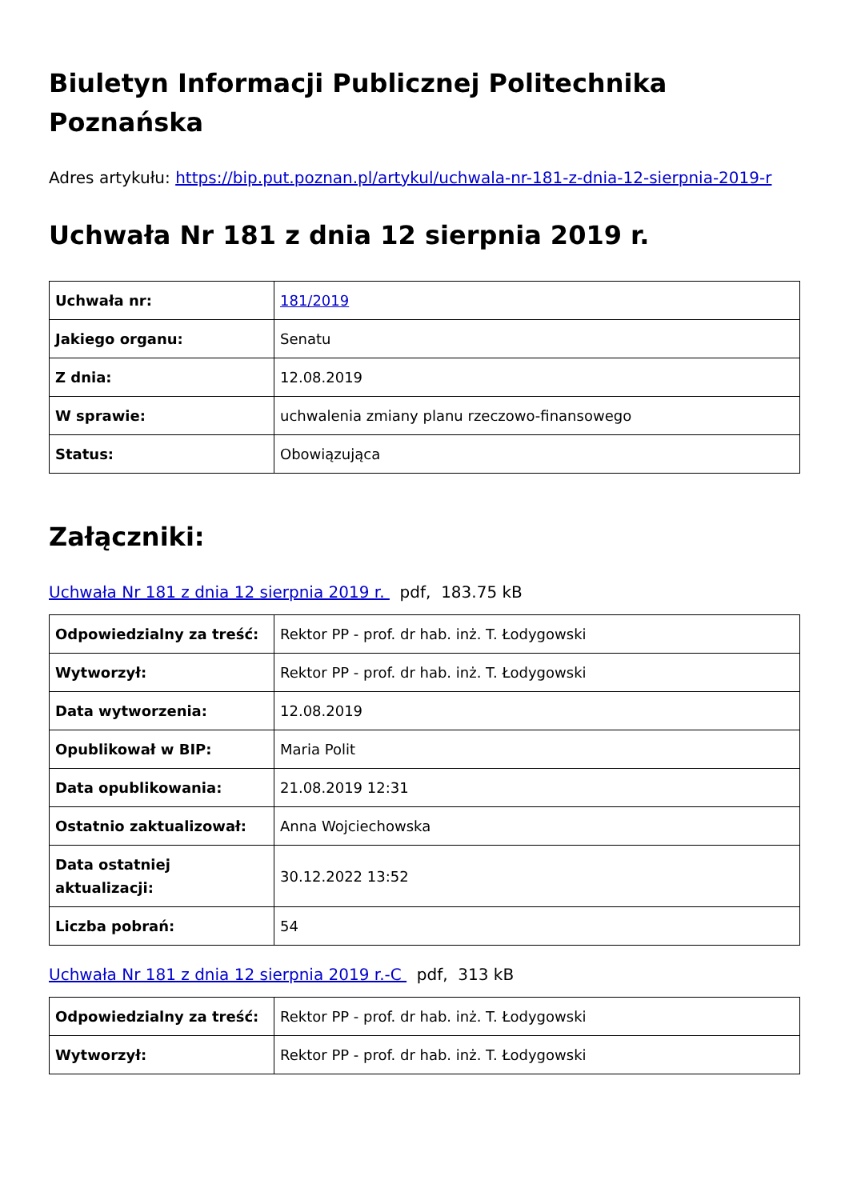Biuletyn Informacji Publicznej Politechnika Poznańska
Adres artykułu: https://bip.put.poznan.pl/artykul/uchwala-nr-181-z-dnia-12-sierpnia-2019-r
Uchwała Nr 181 z dnia 12 sierpnia 2019 r.
| Uchwała nr: | 181/2019 |
| Jakiego organu: | Senatu |
| Z dnia: | 12.08.2019 |
| W sprawie: | uchwalenia zmiany planu rzeczowo-finansowego |
| Status: | Obowiązująca |
Załączniki:
Uchwała Nr 181 z dnia 12 sierpnia 2019 r. pdf, 183.75 kB
| Odpowiedzialny za treść: | Rektor PP - prof. dr hab. inż. T. Łodygowski |
| Wytworzył: | Rektor PP - prof. dr hab. inż. T. Łodygowski |
| Data wytworzenia: | 12.08.2019 |
| Opublikował w BIP: | Maria Polit |
| Data opublikowania: | 21.08.2019 12:31 |
| Ostatnio zaktualizował: | Anna Wojciechowska |
| Data ostatniej aktualizacji: | 30.12.2022 13:52 |
| Liczba pobrań: | 54 |
Uchwała Nr 181 z dnia 12 sierpnia 2019 r.-C pdf, 313 kB
| Odpowiedzialny za treść: | Rektor PP - prof. dr hab. inż. T. Łodygowski |
| Wytworzył: | Rektor PP - prof. dr hab. inż. T. Łodygowski |